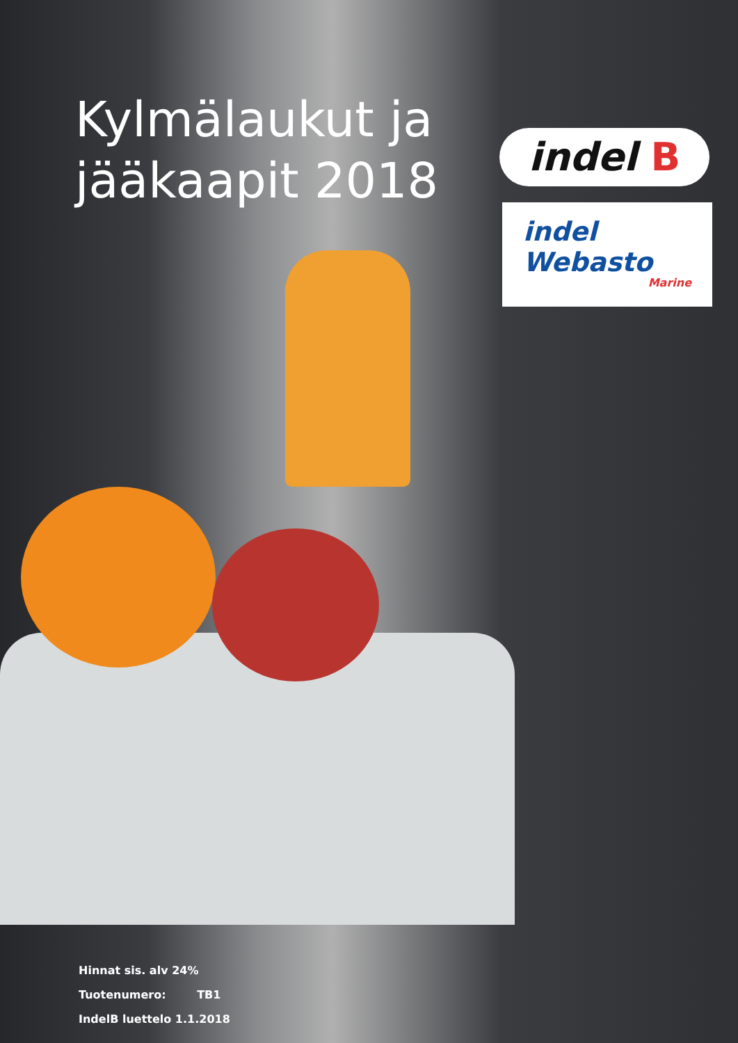Kylmälaukut ja
jääkaapit 2018
indel B
indel
Webasto
Marine
Hinnat sis. alv 24%
Tuotenumero: TB1
IndelB luettelo 1.1.2018